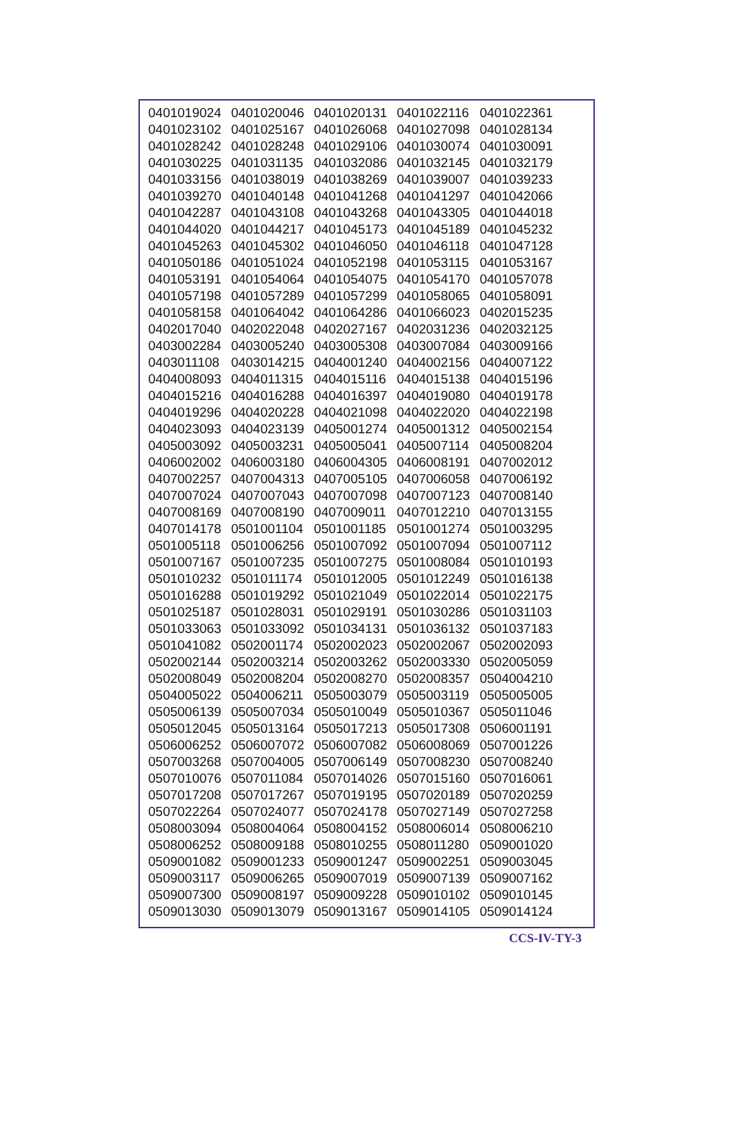| 0401019024 | 0401020046 | 0401020131 | 0401022116 | 0401022361 |
| 0401023102 | 0401025167 | 0401026068 | 0401027098 | 0401028134 |
| 0401028242 | 0401028248 | 0401029106 | 0401030074 | 0401030091 |
| 0401030225 | 0401031135 | 0401032086 | 0401032145 | 0401032179 |
| 0401033156 | 0401038019 | 0401038269 | 0401039007 | 0401039233 |
| 0401039270 | 0401040148 | 0401041268 | 0401041297 | 0401042066 |
| 0401042287 | 0401043108 | 0401043268 | 0401043305 | 0401044018 |
| 0401044020 | 0401044217 | 0401045173 | 0401045189 | 0401045232 |
| 0401045263 | 0401045302 | 0401046050 | 0401046118 | 0401047128 |
| 0401050186 | 0401051024 | 0401052198 | 0401053115 | 0401053167 |
| 0401053191 | 0401054064 | 0401054075 | 0401054170 | 0401057078 |
| 0401057198 | 0401057289 | 0401057299 | 0401058065 | 0401058091 |
| 0401058158 | 0401064042 | 0401064286 | 0401066023 | 0402015235 |
| 0402017040 | 0402022048 | 0402027167 | 0402031236 | 0402032125 |
| 0403002284 | 0403005240 | 0403005308 | 0403007084 | 0403009166 |
| 0403011108 | 0403014215 | 0404001240 | 0404002156 | 0404007122 |
| 0404008093 | 0404011315 | 0404015116 | 0404015138 | 0404015196 |
| 0404015216 | 0404016288 | 0404016397 | 0404019080 | 0404019178 |
| 0404019296 | 0404020228 | 0404021098 | 0404022020 | 0404022198 |
| 0404023093 | 0404023139 | 0405001274 | 0405001312 | 0405002154 |
| 0405003092 | 0405003231 | 0405005041 | 0405007114 | 0405008204 |
| 0406002002 | 0406003180 | 0406004305 | 0406008191 | 0407002012 |
| 0407002257 | 0407004313 | 0407005105 | 0407006058 | 0407006192 |
| 0407007024 | 0407007043 | 0407007098 | 0407007123 | 0407008140 |
| 0407008169 | 0407008190 | 0407009011 | 0407012210 | 0407013155 |
| 0407014178 | 0501001104 | 0501001185 | 0501001274 | 0501003295 |
| 0501005118 | 0501006256 | 0501007092 | 0501007094 | 0501007112 |
| 0501007167 | 0501007235 | 0501007275 | 0501008084 | 0501010193 |
| 0501010232 | 0501011174 | 0501012005 | 0501012249 | 0501016138 |
| 0501016288 | 0501019292 | 0501021049 | 0501022014 | 0501022175 |
| 0501025187 | 0501028031 | 0501029191 | 0501030286 | 0501031103 |
| 0501033063 | 0501033092 | 0501034131 | 0501036132 | 0501037183 |
| 0501041082 | 0502001174 | 0502002023 | 0502002067 | 0502002093 |
| 0502002144 | 0502003214 | 0502003262 | 0502003330 | 0502005059 |
| 0502008049 | 0502008204 | 0502008270 | 0502008357 | 0504004210 |
| 0504005022 | 0504006211 | 0505003079 | 0505003119 | 0505005005 |
| 0505006139 | 0505007034 | 0505010049 | 0505010367 | 0505011046 |
| 0505012045 | 0505013164 | 0505017213 | 0505017308 | 0506001191 |
| 0506006252 | 0506007072 | 0506007082 | 0506008069 | 0507001226 |
| 0507003268 | 0507004005 | 0507006149 | 0507008230 | 0507008240 |
| 0507010076 | 0507011084 | 0507014026 | 0507015160 | 0507016061 |
| 0507017208 | 0507017267 | 0507019195 | 0507020189 | 0507020259 |
| 0507022264 | 0507024077 | 0507024178 | 0507027149 | 0507027258 |
| 0508003094 | 0508004064 | 0508004152 | 0508006014 | 0508006210 |
| 0508006252 | 0508009188 | 0508010255 | 0508011280 | 0509001020 |
| 0509001082 | 0509001233 | 0509001247 | 0509002251 | 0509003045 |
| 0509003117 | 0509006265 | 0509007019 | 0509007139 | 0509007162 |
| 0509007300 | 0509008197 | 0509009228 | 0509010102 | 0509010145 |
| 0509013030 | 0509013079 | 0509013167 | 0509014105 | 0509014124 |
CCS-IV-TY-3